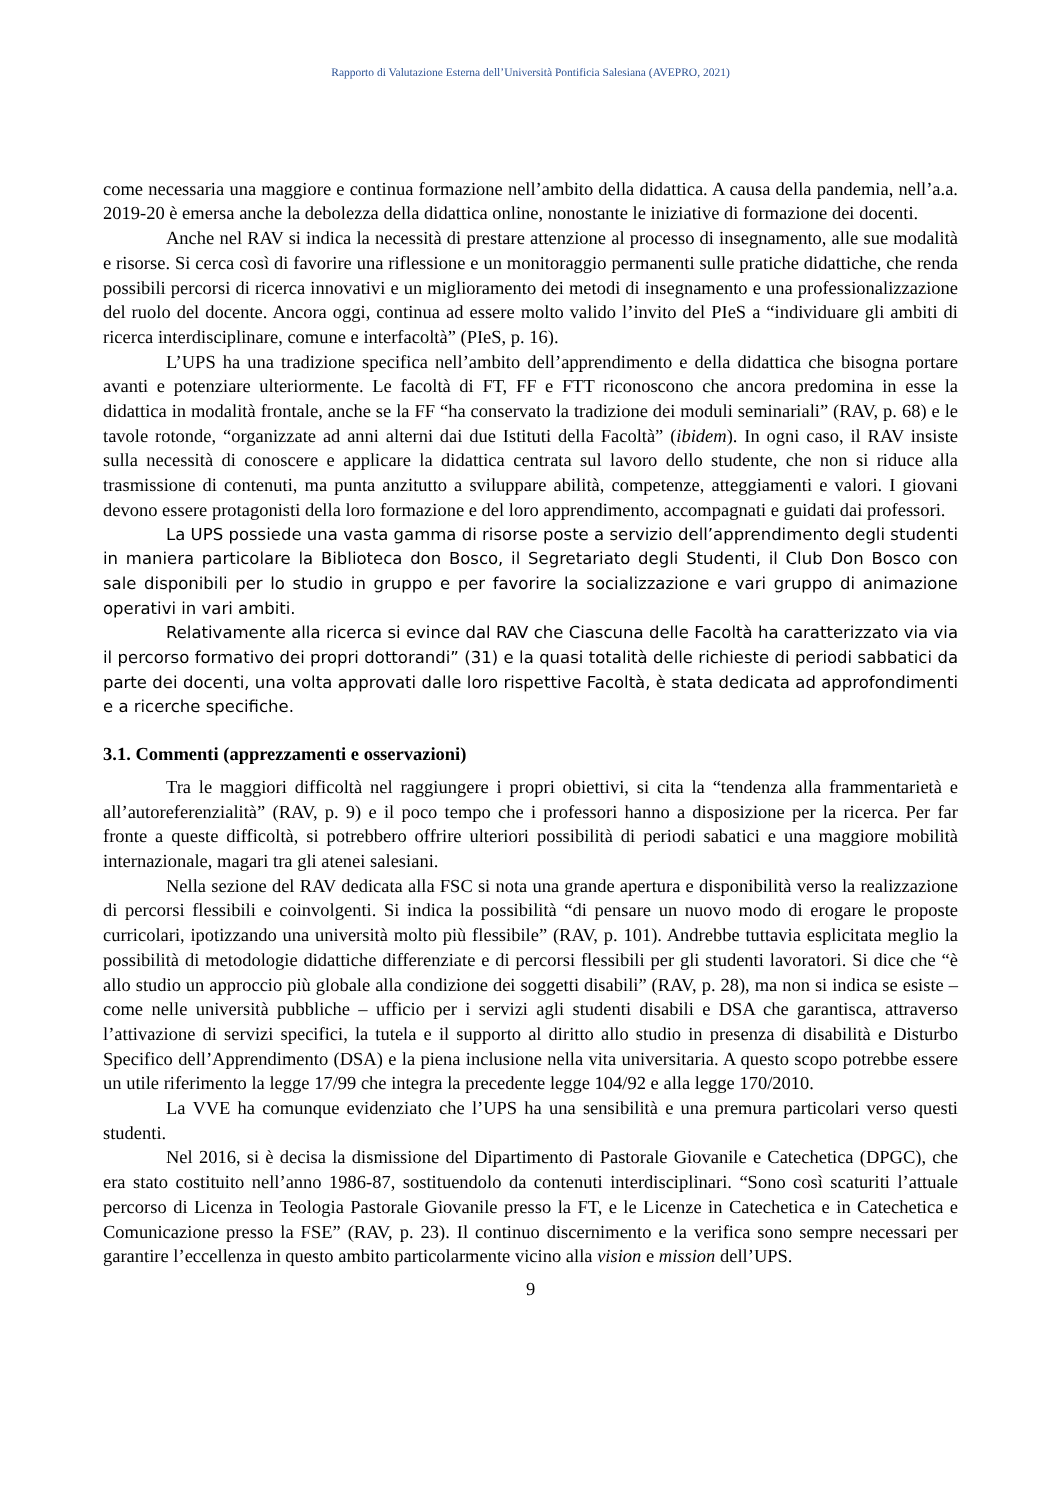Rapporto di Valutazione Esterna dell’Università Pontificia Salesiana (AVEPRO, 2021)
come necessaria una maggiore e continua formazione nell’ambito della didattica. A causa della pandemia, nell’a.a. 2019-20 è emersa anche la debolezza della didattica online, nonostante le iniziative di formazione dei docenti.
Anche nel RAV si indica la necessità di prestare attenzione al processo di insegnamento, alle sue modalità e risorse. Si cerca così di favorire una riflessione e un monitoraggio permanenti sulle pratiche didattiche, che renda possibili percorsi di ricerca innovativi e un miglioramento dei metodi di insegnamento e una professionalizzazione del ruolo del docente. Ancora oggi, continua ad essere molto valido l’invito del PIeS a “individuare gli ambiti di ricerca interdisciplinare, comune e interfacoltà” (PIeS, p. 16).
L’UPS ha una tradizione specifica nell’ambito dell’apprendimento e della didattica che bisogna portare avanti e potenziare ulteriormente. Le facoltà di FT, FF e FTT riconoscono che ancora predomina in esse la didattica in modalità frontale, anche se la FF “ha conservato la tradizione dei moduli seminariali” (RAV, p. 68) e le tavole rotonde, “organizzate ad anni alterni dai due Istituti della Facoltà” (ibidem). In ogni caso, il RAV insiste sulla necessità di conoscere e applicare la didattica centrata sul lavoro dello studente, che non si riduce alla trasmissione di contenuti, ma punta anzitutto a sviluppare abilità, competenze, atteggiamenti e valori. I giovani devono essere protagonisti della loro formazione e del loro apprendimento, accompagnati e guidati dai professori.
La UPS possiede una vasta gamma di risorse poste a servizio dell’apprendimento degli studenti in maniera particolare la Biblioteca don Bosco, il Segretariato degli Studenti, il Club Don Bosco con sale disponibili per lo studio in gruppo e per favorire la socializzazione e vari gruppo di animazione operativi in vari ambiti.
Relativamente alla ricerca si evince dal RAV che Ciascuna delle Facoltà ha caratterizzato via via il percorso formativo dei propri dottorandi” (31) e la quasi totalità delle richieste di periodi sabbatici da parte dei docenti, una volta approvati dalle loro rispettive Facoltà, è stata dedicata ad approfondimenti e a ricerche specifiche.
3.1. Commenti (apprezzamenti e osservazioni)
Tra le maggiori difficoltà nel raggiungere i propri obiettivi, si cita la “tendenza alla frammentarietà e all’autoreferenzialità” (RAV, p. 9) e il poco tempo che i professori hanno a disposizione per la ricerca. Per far fronte a queste difficoltà, si potrebbero offrire ulteriori possibilità di periodi sabatici e una maggiore mobilità internazionale, magari tra gli atenei salesiani.
Nella sezione del RAV dedicata alla FSC si nota una grande apertura e disponibilità verso la realizzazione di percorsi flessibili e coinvolgenti. Si indica la possibilità “di pensare un nuovo modo di erogare le proposte curricolari, ipotizzando una università molto più flessibile” (RAV, p. 101). Andrebbe tuttavia esplicitata meglio la possibilità di metodologie didattiche differenziate e di percorsi flessibili per gli studenti lavoratori. Si dice che “è allo studio un approccio più globale alla condizione dei soggetti disabili” (RAV, p. 28), ma non si indica se esiste – come nelle università pubbliche – ufficio per i servizi agli studenti disabili e DSA che garantisca, attraverso l’attivazione di servizi specifici, la tutela e il supporto al diritto allo studio in presenza di disabilità e Disturbo Specifico dell’Apprendimento (DSA) e la piena inclusione nella vita universitaria. A questo scopo potrebbe essere un utile riferimento la legge 17/99 che integra la precedente legge 104/92 e alla legge 170/2010.
La VVE ha comunque evidenziato che l’UPS ha una sensibilità e una premura particolari verso questi studenti.
Nel 2016, si è decisa la dismissione del Dipartimento di Pastorale Giovanile e Catechetica (DPGC), che era stato costituito nell’anno 1986-87, sostituendolo da contenuti interdisciplinari. “Sono così scaturiti l’attuale percorso di Licenza in Teologia Pastorale Giovanile presso la FT, e le Licenze in Catechetica e in Catechetica e Comunicazione presso la FSE” (RAV, p. 23). Il continuo discernimento e la verifica sono sempre necessari per garantire l’eccellenza in questo ambito particolarmente vicino alla vision e mission dell’UPS.
9